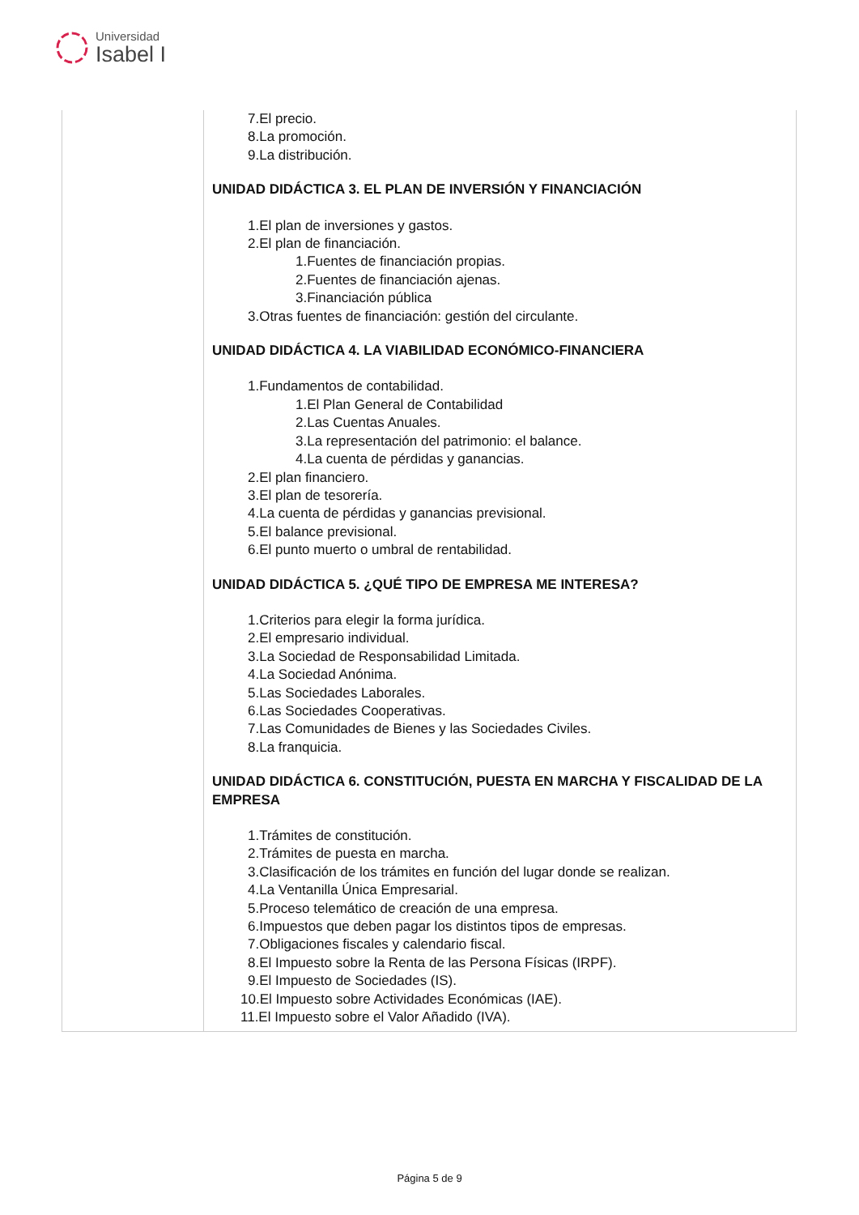Universidad
Isabel I
| | 7.El precio. 8.La promoción. 9.La distribución. UNIDAD DIDÁCTICA 3. EL PLAN DE INVERSIÓN Y FINANCIACIÓN 1.El plan de inversiones y gastos. 2.El plan de financiación. 1.Fuentes de financiación propias. 2.Fuentes de financiación ajenas. 3.Financiación pública 3.Otras fuentes de financiación: gestión del circulante. UNIDAD DIDÁCTICA 4. LA VIABILIDAD ECONÓMICO-FINANCIERA 1.Fundamentos de contabilidad. 1.El Plan General de Contabilidad 2.Las Cuentas Anuales. 3.La representación del patrimonio: el balance. 4.La cuenta de pérdidas y ganancias. 2.El plan financiero. 3.El plan de tesorería. 4.La cuenta de pérdidas y ganancias previsional. 5.El balance previsional. 6.El punto muerto o umbral de rentabilidad. UNIDAD DIDÁCTICA 5. ¿QUÉ TIPO DE EMPRESA ME INTERESA? 1.Criterios para elegir la forma jurídica. 2.El empresario individual. 3.La Sociedad de Responsabilidad Limitada. 4.La Sociedad Anónima. 5.Las Sociedades Laborales. 6.Las Sociedades Cooperativas. 7.Las Comunidades de Bienes y las Sociedades Civiles. 8.La franquicia. UNIDAD DIDÁCTICA 6. CONSTITUCIÓN, PUESTA EN MARCHA Y FISCALIDAD DE LA EMPRESA 1.Trámites de constitución. 2.Trámites de puesta en marcha. 3.Clasificación de los trámites en función del lugar donde se realizan. 4.La Ventanilla Única Empresarial. 5.Proceso telemático de creación de una empresa. 6.Impuestos que deben pagar los distintos tipos de empresas. 7.Obligaciones fiscales y calendario fiscal. 8.El Impuesto sobre la Renta de las Persona Físicas (IRPF). 9.El Impuesto de Sociedades (IS). 10.El Impuesto sobre Actividades Económicas (IAE). 11.El Impuesto sobre el Valor Añadido (IVA). |
Página 5 de 9